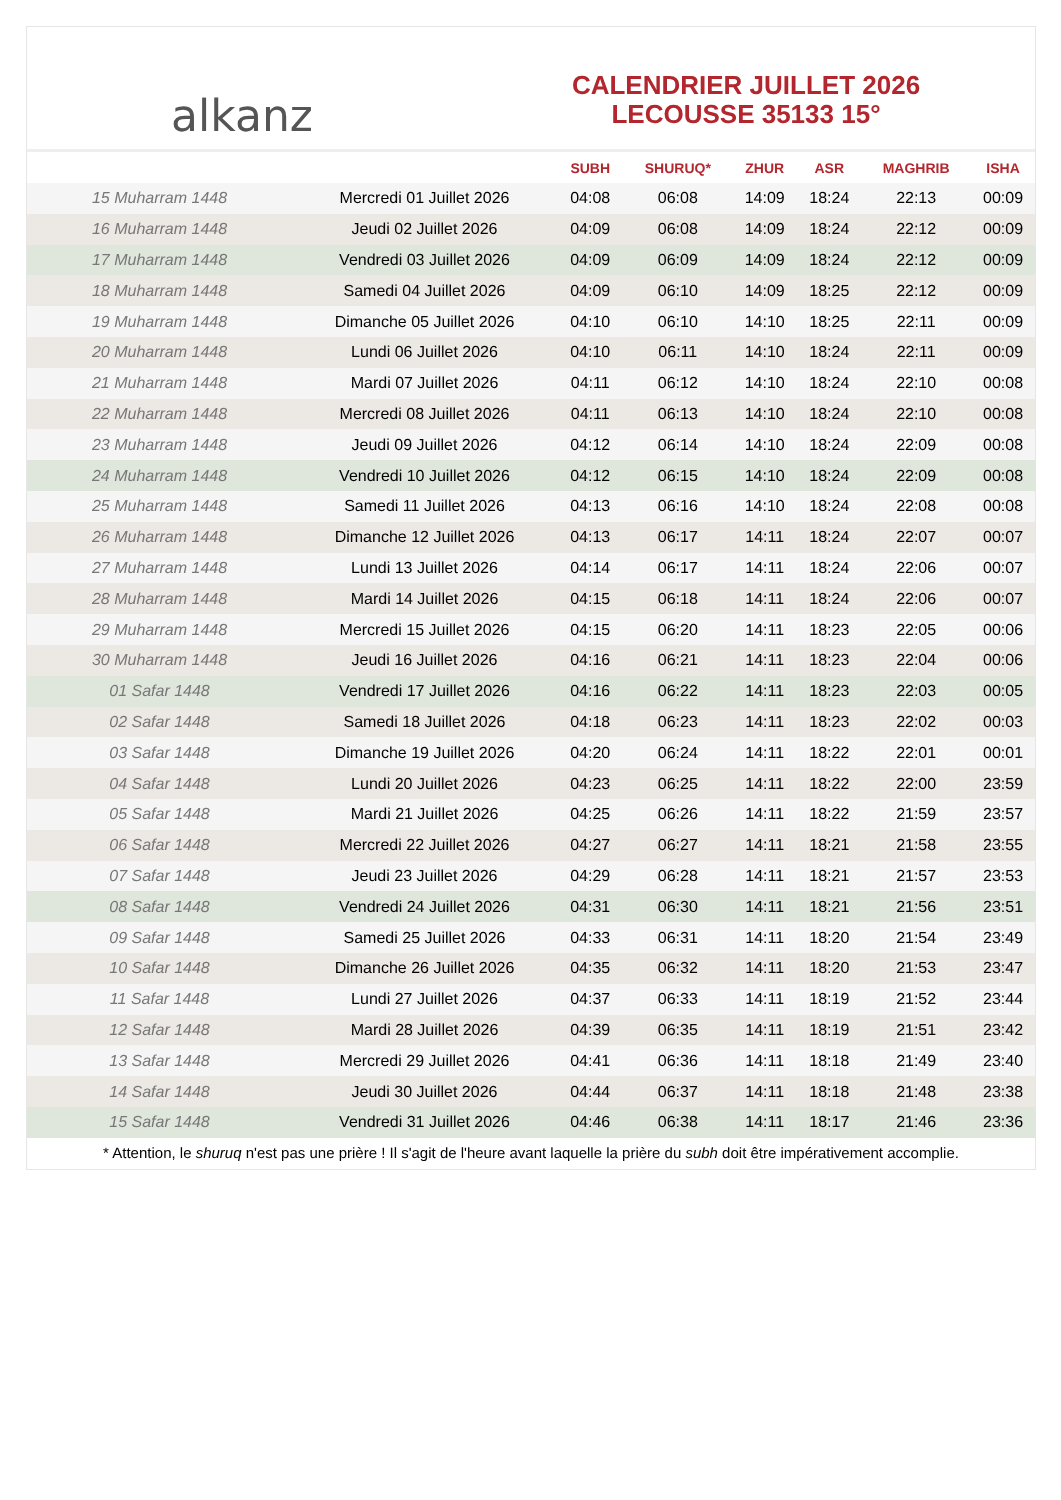alkanz
CALENDRIER JUILLET 2026
LECOUSSE 35133 15°
| | | SUBH | SHURUQ* | ZHUR | ASR | MAGHRIB | ISHA |
| --- | --- | --- | --- | --- | --- | --- | --- |
| 15 Muharram 1448 | Mercredi 01 Juillet 2026 | 04:08 | 06:08 | 14:09 | 18:24 | 22:13 | 00:09 |
| 16 Muharram 1448 | Jeudi 02 Juillet 2026 | 04:09 | 06:08 | 14:09 | 18:24 | 22:12 | 00:09 |
| 17 Muharram 1448 | Vendredi 03 Juillet 2026 | 04:09 | 06:09 | 14:09 | 18:24 | 22:12 | 00:09 |
| 18 Muharram 1448 | Samedi 04 Juillet 2026 | 04:09 | 06:10 | 14:09 | 18:25 | 22:12 | 00:09 |
| 19 Muharram 1448 | Dimanche 05 Juillet 2026 | 04:10 | 06:10 | 14:10 | 18:25 | 22:11 | 00:09 |
| 20 Muharram 1448 | Lundi 06 Juillet 2026 | 04:10 | 06:11 | 14:10 | 18:24 | 22:11 | 00:09 |
| 21 Muharram 1448 | Mardi 07 Juillet 2026 | 04:11 | 06:12 | 14:10 | 18:24 | 22:10 | 00:08 |
| 22 Muharram 1448 | Mercredi 08 Juillet 2026 | 04:11 | 06:13 | 14:10 | 18:24 | 22:10 | 00:08 |
| 23 Muharram 1448 | Jeudi 09 Juillet 2026 | 04:12 | 06:14 | 14:10 | 18:24 | 22:09 | 00:08 |
| 24 Muharram 1448 | Vendredi 10 Juillet 2026 | 04:12 | 06:15 | 14:10 | 18:24 | 22:09 | 00:08 |
| 25 Muharram 1448 | Samedi 11 Juillet 2026 | 04:13 | 06:16 | 14:10 | 18:24 | 22:08 | 00:08 |
| 26 Muharram 1448 | Dimanche 12 Juillet 2026 | 04:13 | 06:17 | 14:11 | 18:24 | 22:07 | 00:07 |
| 27 Muharram 1448 | Lundi 13 Juillet 2026 | 04:14 | 06:17 | 14:11 | 18:24 | 22:06 | 00:07 |
| 28 Muharram 1448 | Mardi 14 Juillet 2026 | 04:15 | 06:18 | 14:11 | 18:24 | 22:06 | 00:07 |
| 29 Muharram 1448 | Mercredi 15 Juillet 2026 | 04:15 | 06:20 | 14:11 | 18:23 | 22:05 | 00:06 |
| 30 Muharram 1448 | Jeudi 16 Juillet 2026 | 04:16 | 06:21 | 14:11 | 18:23 | 22:04 | 00:06 |
| 01 Safar 1448 | Vendredi 17 Juillet 2026 | 04:16 | 06:22 | 14:11 | 18:23 | 22:03 | 00:05 |
| 02 Safar 1448 | Samedi 18 Juillet 2026 | 04:18 | 06:23 | 14:11 | 18:23 | 22:02 | 00:03 |
| 03 Safar 1448 | Dimanche 19 Juillet 2026 | 04:20 | 06:24 | 14:11 | 18:22 | 22:01 | 00:01 |
| 04 Safar 1448 | Lundi 20 Juillet 2026 | 04:23 | 06:25 | 14:11 | 18:22 | 22:00 | 23:59 |
| 05 Safar 1448 | Mardi 21 Juillet 2026 | 04:25 | 06:26 | 14:11 | 18:22 | 21:59 | 23:57 |
| 06 Safar 1448 | Mercredi 22 Juillet 2026 | 04:27 | 06:27 | 14:11 | 18:21 | 21:58 | 23:55 |
| 07 Safar 1448 | Jeudi 23 Juillet 2026 | 04:29 | 06:28 | 14:11 | 18:21 | 21:57 | 23:53 |
| 08 Safar 1448 | Vendredi 24 Juillet 2026 | 04:31 | 06:30 | 14:11 | 18:21 | 21:56 | 23:51 |
| 09 Safar 1448 | Samedi 25 Juillet 2026 | 04:33 | 06:31 | 14:11 | 18:20 | 21:54 | 23:49 |
| 10 Safar 1448 | Dimanche 26 Juillet 2026 | 04:35 | 06:32 | 14:11 | 18:20 | 21:53 | 23:47 |
| 11 Safar 1448 | Lundi 27 Juillet 2026 | 04:37 | 06:33 | 14:11 | 18:19 | 21:52 | 23:44 |
| 12 Safar 1448 | Mardi 28 Juillet 2026 | 04:39 | 06:35 | 14:11 | 18:19 | 21:51 | 23:42 |
| 13 Safar 1448 | Mercredi 29 Juillet 2026 | 04:41 | 06:36 | 14:11 | 18:18 | 21:49 | 23:40 |
| 14 Safar 1448 | Jeudi 30 Juillet 2026 | 04:44 | 06:37 | 14:11 | 18:18 | 21:48 | 23:38 |
| 15 Safar 1448 | Vendredi 31 Juillet 2026 | 04:46 | 06:38 | 14:11 | 18:17 | 21:46 | 23:36 |
* Attention, le shuruq n'est pas une prière ! Il s'agit de l'heure avant laquelle la prière du subh doit être impérativement accomplie.